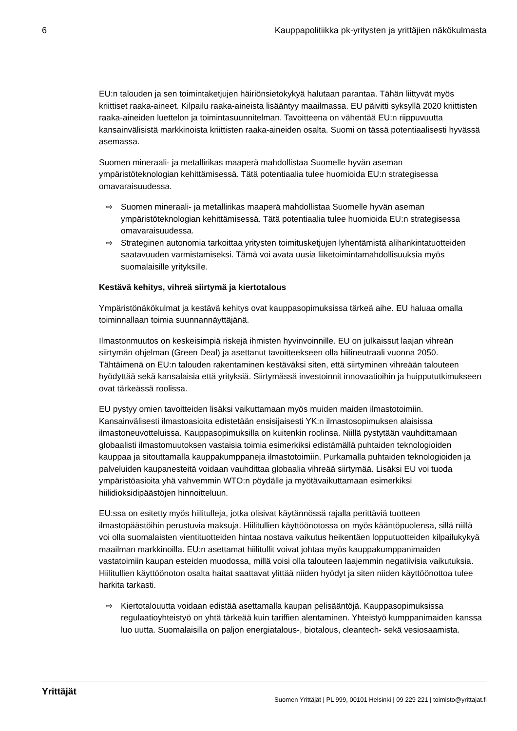6 Kauppapolitiikka pk-yritysten ja yrittäjien näkökulmasta
EU:n talouden ja sen toimintaketjujen häiriönsietokykyä halutaan parantaa. Tähän liittyvät myös kriittiset raaka-aineet. Kilpailu raaka-aineista lisääntyy maailmassa. EU päivitti syksyllä 2020 kriittisten raaka-aineiden luettelon ja toimintasuunnitelman. Tavoitteena on vähentää EU:n riippuvuutta kansainvälisistä markkinoista kriittisten raaka-aineiden osalta. Suomi on tässä potentiaalisesti hyvässä asemassa.
Suomen mineraali- ja metallirikas maaperä mahdollistaa Suomelle hyvän aseman ympäristöteknologian kehittämisessä. Tätä potentiaalia tulee huomioida EU:n strategisessa omavaraisuudessa.
⇨ Suomen mineraali- ja metallirikas maaperä mahdollistaa Suomelle hyvän aseman ympäristöteknologian kehittämisessä. Tätä potentiaalia tulee huomioida EU:n strategisessa omavaraisuudessa.
⇨ Strateginen autonomia tarkoittaa yritysten toimitusketjujen lyhentämistä alihankintatuotteiden saatavuuden varmistamiseksi. Tämä voi avata uusia liiketoimintamahdollisuuksia myös suomalaisille yrityksille.
Kestävä kehitys, vihreä siirtymä ja kiertotalous
Ympäristönäkökulmat ja kestävä kehitys ovat kauppasopimuksissa tärkeä aihe. EU haluaa omalla toiminnallaan toimia suunnannäyttäjänä.
Ilmastonmuutos on keskeisimpiä riskejä ihmisten hyvinvoinnille. EU on julkaissut laajan vihreän siirtymän ohjelman (Green Deal) ja asettanut tavoitteekseen olla hiilineutraali vuonna 2050. Tähtäimenä on EU:n talouden rakentaminen kestäväksi siten, että siirtyminen vihreään talouteen hyödyttää sekä kansalaisia että yrityksiä. Siirtymässä investoinnit innovaatioihin ja huippututkimukseen ovat tärkeässä roolissa.
EU pystyy omien tavoitteiden lisäksi vaikuttamaan myös muiden maiden ilmastotoimiin. Kansainvälisesti ilmastoasioita edistetään ensisijaisesti YK:n ilmastosopimuksen alaisissa ilmastoneuvotteluissa. Kauppasopimuksilla on kuitenkin roolinsa. Niillä pystytään vauhdittamaan globaalisti ilmastomuutoksen vastaisia toimia esimerkiksi edistämällä puhtaiden teknologioiden kauppaa ja sitouttamalla kauppakumppaneja ilmastotoimiin. Purkamalla puhtaiden teknologioiden ja palveluiden kaupanesteitä voidaan vauhdittaa globaalia vihreää siirtymää. Lisäksi EU voi tuoda ympäristöasioita yhä vahvemmin WTO:n pöydälle ja myötävaikuttamaan esimerkiksi hiilidioksidipäästöjen hinnoitteluun.
EU:ssa on esitetty myös hiilitulleja, jotka olisivat käytännössä rajalla perittäviä tuotteen ilmastopäästöihin perustuvia maksuja. Hiilitullien käyttöönotossa on myös kääntöpuolensa, sillä niillä voi olla suomalaisten vientituotteiden hintaa nostava vaikutus heikentäen lopputuotteiden kilpailukykyä maailman markkinoilla. EU:n asettamat hiilitullit voivat johtaa myös kauppakumppanimaiden vastatoimiin kaupan esteiden muodossa, millä voisi olla talouteen laajemmin negatiivisia vaikutuksia. Hiilitullien käyttöönoton osalta haitat saattavat ylittää niiden hyödyt ja siten niiden käyttöönottoa tulee harkita tarkasti.
⇨ Kiertotalouutta voidaan edistää asettamalla kaupan pelisääntöjä. Kauppasopimuksissa regulaatioyhteistyö on yhtä tärkeää kuin tariffien alentaminen. Yhteistyö kumppanimaiden kanssa luo uutta. Suomalaisilla on paljon energiatalous-, biotalous, cleantech- sekä vesiosaamista.
Yrittäjät Suomen Yrittäjät | PL 999, 00101 Helsinki | 09 229 221 | toimisto@yrittajat.fi